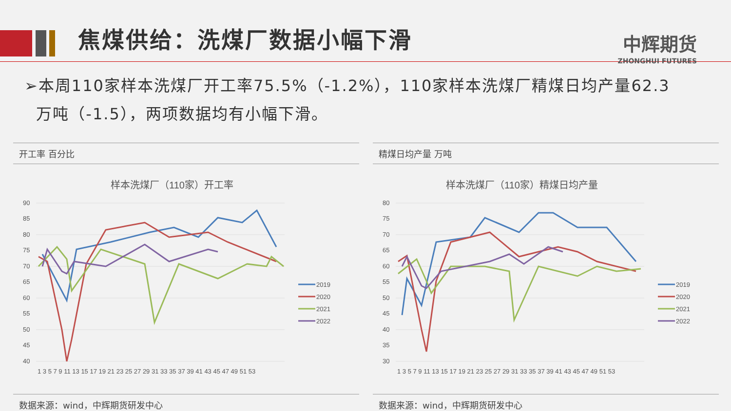焦煤供给：洗煤厂数据小幅下滑
中辉期货
ZHONGHUI FUTURES
➢本周110家样本洗煤厂开工率75.5%（-1.2%），110家样本洗煤厂精煤日均产量62.3
万吨（-1.5），两项数据均有小幅下滑。
开工率 百分比
样本洗煤厂（110家）开工率
90
85
80
75
70
65
60
55
50
45
40
1 3 5 7 9 11 13 15 17 19 21 23 25 27 29 31 33 35 37 39 41 43 45 47 49 51 53
2019
2020
2021
2022
数据来源：wind，中辉期货研发中心
精煤日均产量 万吨
样本洗煤厂（110家）精煤日均产量
80
75
70
65
60
55
50
45
40
35
30
1 3 5 7 9 11 13 15 17 19 21 23 25 27 29 31 33 35 37 39 41 43 45 47 49 51 53
2019
2020
2021
2022
数据来源：wind，中辉期货研发中心